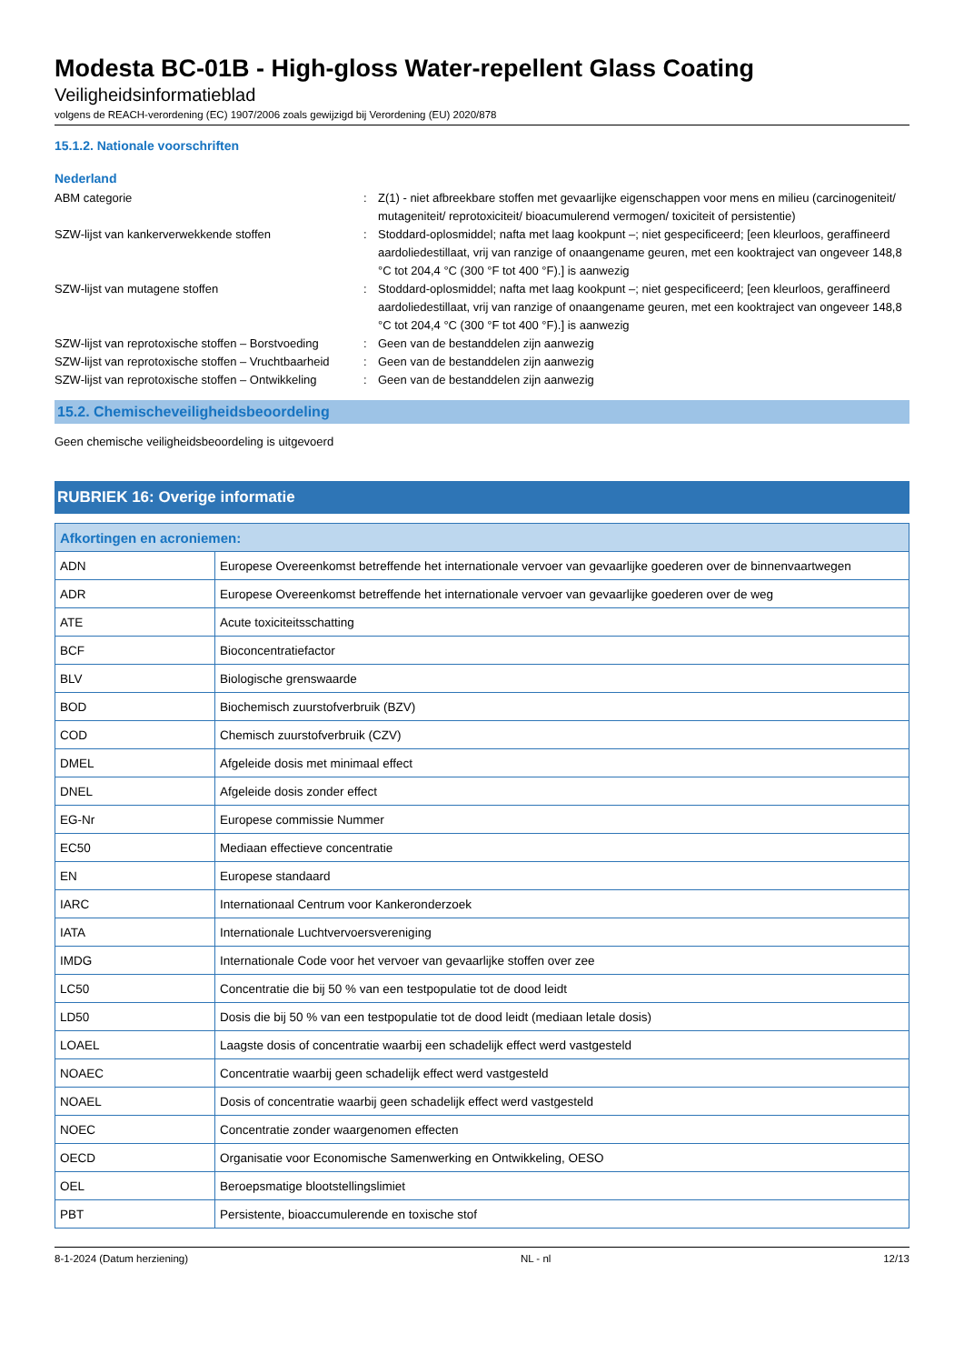Modesta BC-01B - High-gloss Water-repellent Glass Coating
Veiligheidsinformatieblad
volgens de REACH-verordening (EC) 1907/2006 zoals gewijzigd bij Verordening (EU) 2020/878
15.1.2. Nationale voorschriften
Nederland
ABM categorie
:
Z(1) - niet afbreekbare stoffen met gevaarlijke eigenschappen voor mens en milieu (carcinogeniteit/ mutageniteit/ reprotoxiciteit/ bioacumulerend vermogen/ toxiciteit of persistentie)
SZW-lijst van kankerverwekkende stoffen
:
Stoddard-oplosmiddel; nafta met laag kookpunt –; niet gespecificeerd; [een kleurloos, geraffineerd aardoliedestillaat, vrij van ranzige of onaangename geuren, met een kooktraject van ongeveer 148,8 °C tot 204,4 °C (300 °F tot 400 °F).] is aanwezig
SZW-lijst van mutagene stoffen
:
Stoddard-oplosmiddel; nafta met laag kookpunt –; niet gespecificeerd; [een kleurloos, geraffineerd aardoliedestillaat, vrij van ranzige of onaangename geuren, met een kooktraject van ongeveer 148,8 °C tot 204,4 °C (300 °F tot 400 °F).] is aanwezig
SZW-lijst van reprotoxische stoffen – Borstvoeding
:
Geen van de bestanddelen zijn aanwezig
SZW-lijst van reprotoxische stoffen – Vruchtbaarheid
:
Geen van de bestanddelen zijn aanwezig
SZW-lijst van reprotoxische stoffen – Ontwikkeling
:
Geen van de bestanddelen zijn aanwezig
15.2. Chemischeveiligheidsbeoordeling
Geen chemische veiligheidsbeoordeling is uitgevoerd
RUBRIEK 16: Overige informatie
| Afkortingen en acroniemen: | |
| --- | --- |
| ADN | Europese Overeenkomst betreffende het internationale vervoer van gevaarlijke goederen over de binnenvaartwegen |
| ADR | Europese Overeenkomst betreffende het internationale vervoer van gevaarlijke goederen over de weg |
| ATE | Acute toxiciteitsschatting |
| BCF | Bioconcentratiefactor |
| BLV | Biologische grenswaarde |
| BOD | Biochemisch zuurstofverbruik (BZV) |
| COD | Chemisch zuurstofverbruik (CZV) |
| DMEL | Afgeleide dosis met minimaal effect |
| DNEL | Afgeleide dosis zonder effect |
| EG-Nr | Europese commissie Nummer |
| EC50 | Mediaan effectieve concentratie |
| EN | Europese standaard |
| IARC | Internationaal Centrum voor Kankeronderzoek |
| IATA | Internationale Luchtvervoersvereniging |
| IMDG | Internationale Code voor het vervoer van gevaarlijke stoffen over zee |
| LC50 | Concentratie die bij 50 % van een testpopulatie tot de dood leidt |
| LD50 | Dosis die bij 50 % van een testpopulatie tot de dood leidt (mediaan letale dosis) |
| LOAEL | Laagste dosis of concentratie waarbij een schadelijk effect werd vastgesteld |
| NOAEC | Concentratie waarbij geen schadelijk effect werd vastgesteld |
| NOAEL | Dosis of concentratie waarbij geen schadelijk effect werd vastgesteld |
| NOEC | Concentratie zonder waargenomen effecten |
| OECD | Organisatie voor Economische Samenwerking en Ontwikkeling, OESO |
| OEL | Beroepsmatige blootstellingslimiet |
| PBT | Persistente, bioaccumulerende en toxische stof |
8-1-2024 (Datum herziening) NL - nl 12/13